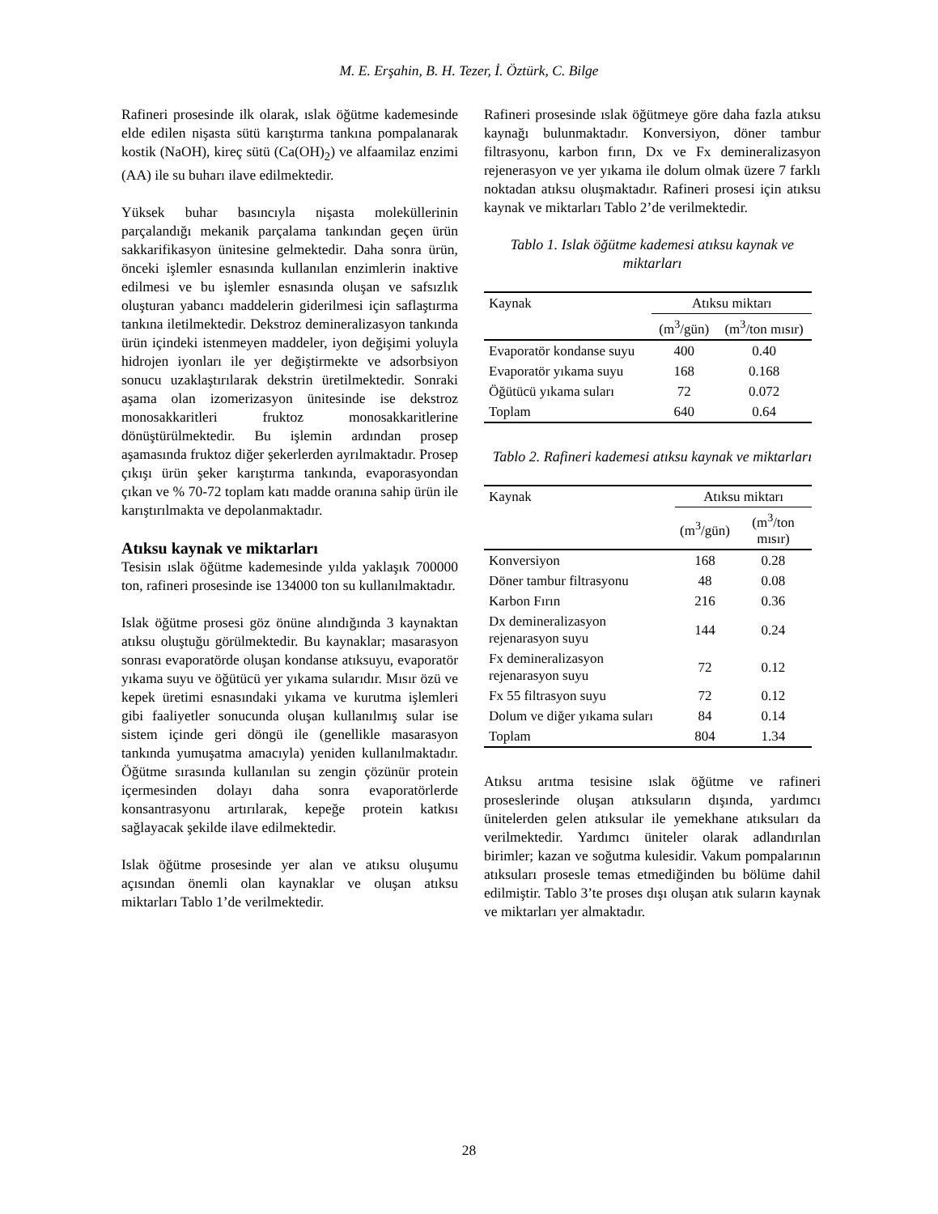M. E. Erşahin, B. H. Tezer, İ. Öztürk, C. Bilge
Rafineri prosesinde ilk olarak, ıslak öğütme kademesinde elde edilen nişasta sütü karıştırma tankına pompalanarak kostik (NaOH), kireç sütü (Ca(OH)<sub>2</sub>) ve alfaamilaz enzimi (AA) ile su buharı ilave edilmektedir.
Yüksek buhar basıncıyla nişasta moleküllerinin parçalandığı mekanik parçalama tankından geçen ürün sakkarifikasyon ünitesine gelmektedir. Daha sonra ürün, önceki işlemler esnasında kullanılan enzimlerin inaktive edilmesi ve bu işlemler esnasında oluşan ve safsızlık oluşturan yabancı maddelerin giderilmesi için saflaştırma tankına iletilmektedir. Dekstroz demineralizasyon tankında ürün içindeki istenmeyen maddeler, iyon değişimi yoluyla hidrojen iyonları ile yer değiştirmekte ve adsorbsiyon sonucu uzaklaştırılarak dekstrin üretilmektedir. Sonraki aşama olan izomerizasyon ünitesinde ise dekstroz monosakkaritleri fruktoz monosakkaritlerine dönüştürülmektedir. Bu işlemin ardından prosep aşamasında fruktoz diğer şekerlerden ayrılmaktadır. Prosep çıkışı ürün şeker karıştırma tankında, evaporasyondan çıkan ve % 70-72 toplam katı madde oranına sahip ürün ile karıştırılmakta ve depolanmaktadır.
Atıksu kaynak ve miktarları
Tesisin ıslak öğütme kademesinde yılda yaklaşık 700000 ton, rafineri prosesinde ise 134000 ton su kullanılmaktadır.
Islak öğütme prosesi göz önüne alındığında 3 kaynaktan atıksu oluştuğu görülmektedir. Bu kaynaklar; masarasyon sonrası evaporatörde oluşan kondanse atıksuyu, evaporatör yıkama suyu ve öğütücü yer yıkama sularıdır. Mısır özü ve kepek üretimi esnasındaki yıkama ve kurutma işlemleri gibi faaliyetler sonucunda oluşan kullanılmış sular ise sistem içinde geri döngü ile (genellikle masarasyon tankında yumuşatma amacıyla) yeniden kullanılmaktadır. Öğütme sırasında kullanılan su zengin çözünür protein içermesinden dolayı daha sonra evaporatörlerde konsantrasyonu artırılarak, kepeğe protein katkısı sağlayacak şekilde ilave edilmektedir.
Islak öğütme prosesinde yer alan ve atıksu oluşumu açısından önemli olan kaynaklar ve oluşan atıksu miktarları Tablo 1’de verilmektedir.
Rafineri prosesinde ıslak öğütmeye göre daha fazla atıksu kaynağı bulunmaktadır. Konversiyon, döner tambur filtrasyonu, karbon fırın, Dx ve Fx demineralizasyon rejenerasyon ve yer yıkama ile dolum olmak üzere 7 farklı noktadan atıksu oluşmaktadır. Rafineri prosesi için atıksu kaynak ve miktarları Tablo 2’de verilmektedir.
Tablo 1. Islak öğütme kademesi atıksu kaynak ve miktarları
| Kaynak | Atıksu miktarı | |
| --- | --- | --- |
| | (m<sup>3</sup>/gün) | (m<sup>3</sup>/ton mısır) |
| Evaporatör kondanse suyu | 400 | 0.40 |
| Evaporatör yıkama suyu | 168 | 0.168 |
| Öğütücü yıkama suları | 72 | 0.072 |
| Toplam | 640 | 0.64 |
Tablo 2. Rafineri kademesi atıksu kaynak ve miktarları
| Kaynak | Atıksu miktarı | |
| --- | --- | --- |
| | (m<sup>3</sup>/gün) | (m<sup>3</sup>/ton mısır) |
| Konversiyon | 168 | 0.28 |
| Döner tambur filtrasyonu | 48 | 0.08 |
| Karbon Fırın | 216 | 0.36 |
| Dx demineralizasyon rejenarasyon suyu | 144 | 0.24 |
| Fx demineralizasyon rejenarasyon suyu | 72 | 0.12 |
| Fx 55 filtrasyon suyu | 72 | 0.12 |
| Dolum ve diğer yıkama suları | 84 | 0.14 |
| Toplam | 804 | 1.34 |
Atıksu arıtma tesisine ıslak öğütme ve rafineri proseslerinde oluşan atıksuların dışında, yardımcı ünitelerden gelen atıksular ile yemekhane atıksuları da verilmektedir. Yardımcı üniteler olarak adlandırılan birimler; kazan ve soğutma kulesidir. Vakum pompalarının atıksuları prosesle temas etmediğinden bu bölüme dahil edilmiştir. Tablo 3’te proses dışı oluşan atık suların kaynak ve miktarları yer almaktadır.
28